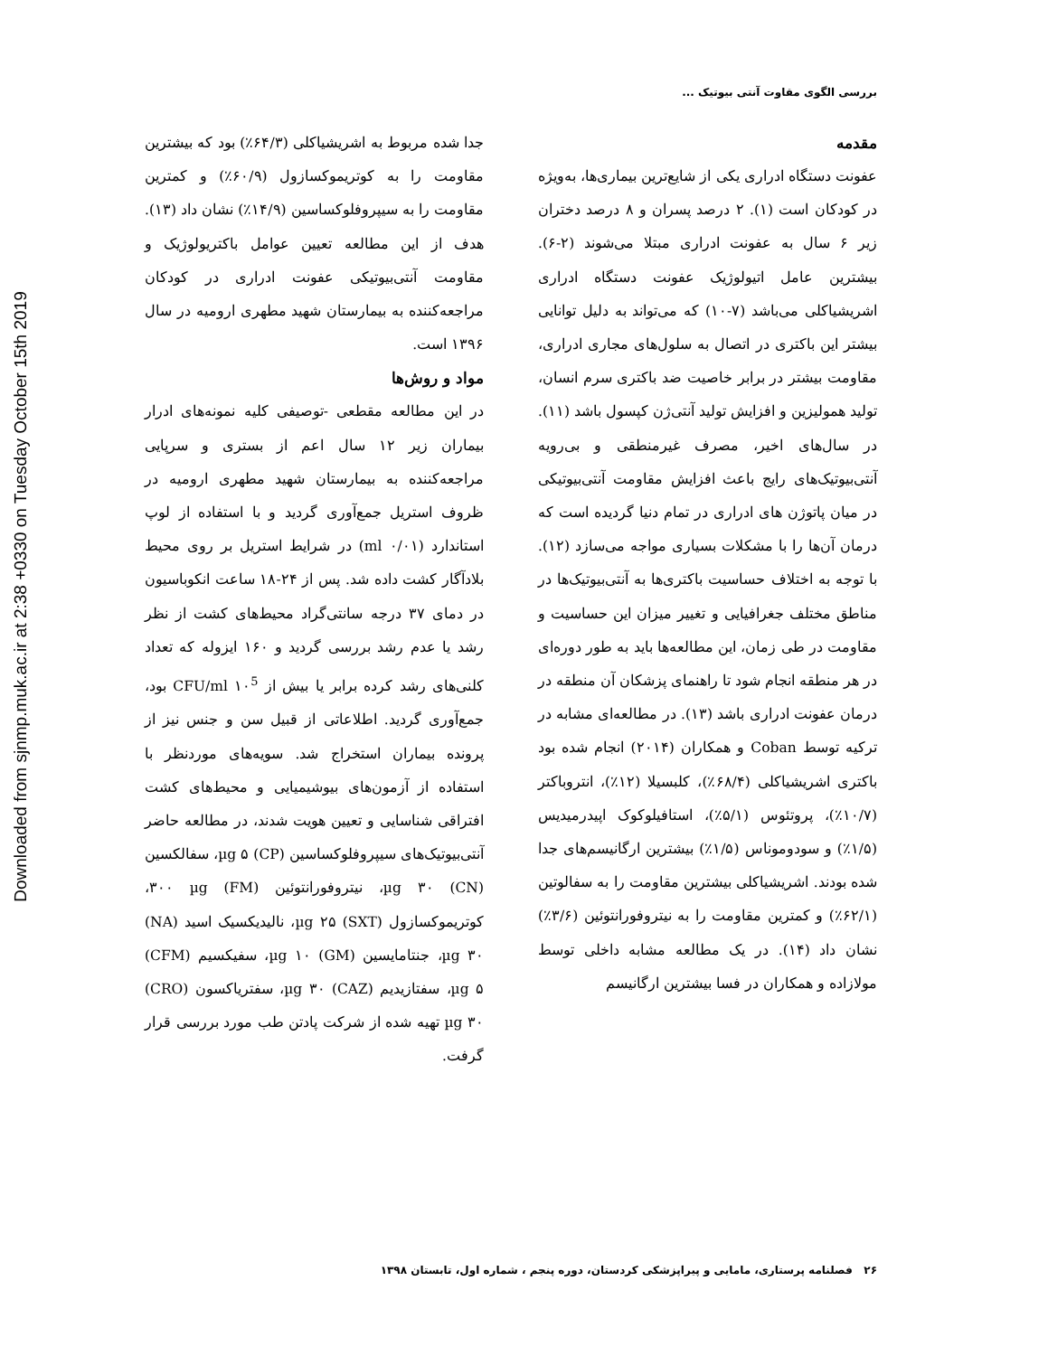بررسی الگوی مقاوت آنتی بیوتیک ...
مقدمه
عفونت دستگاه ادراری یکی از شایع‌ترین بیماری‌ها، به‌ویژه در کودکان است (۱). ۲ درصد پسران و ۸ درصد دختران زیر ۶ سال به عفونت ادراری مبتلا می‌شوند (۲-۶). بیشترین عامل اتیولوژیک عفونت دستگاه ادراری اشریشیاکلی می‌باشد (۷-۱۰) که می‌تواند به دلیل توانایی بیشتر این باکتری در اتصال به سلول‌های مجاری ادراری، مقاومت بیشتر در برابر خاصیت ضد باکتری سرم انسان، تولید همولیزین و افزایش تولید آنتی‌ژن کپسول باشد (۱۱). در سال‌های اخیر، مصرف غیرمنطقی و بی‌رویه آنتی‌بیوتیک‌های رایج باعث افزایش مقاومت آنتی‌بیوتیکی در میان پاتوژن های ادراری در تمام دنیا گردیده است که درمان آن‌ها را با مشکلات بسیاری مواجه می‌سازد (۱۲). با توجه به اختلاف حساسیت باکتری‌ها به آنتی‌بیوتیک‌ها در مناطق مختلف جغرافیایی و تغییر میزان این حساسیت و مقاومت در طی زمان، این مطالعه‌ها باید به طور دوره‌ای در هر منطقه انجام شود تا راهنمای پزشکان آن منطقه در درمان عفونت ادراری باشد (۱۳). در مطالعه‌ای مشابه در ترکیه توسط Coban و همکاران (۲۰۱۴) انجام شده بود باکتری اشریشیاکلی (۶۸/۴٪)، کلبسیلا (۱۲٪)، انتروباکتر (۱۰/۷٪)، پروتئوس (۵/۱٪)، استافیلوکوک اپیدرمیدیس (۱/۵٪) و سودوموناس (۱/۵٪) بیشترین ارگانیسم‌های جدا شده بودند. اشریشیاکلی بیشترین مقاومت را به سفالوتین (۶۲/۱٪) و کمترین مقاومت را به نیتروفورانتوئین (۳/۶٪) نشان داد (۱۴). در یک مطالعه مشابه داخلی توسط مولازاده و همکاران در فسا بیشترین ارگانیسم
جدا شده مربوط به اشریشیاکلی (۶۴/۳٪) بود که بیشترین مقاومت را به کوتریموکسازول (۶۰/۹٪) و کمترین مقاومت را به سیپروفلوکساسین (۱۴/۹٪) نشان داد (۱۳). هدف از این مطالعه تعیین عوامل باکتریولوژیک و مقاومت آنتی‌بیوتیکی عفونت ادراری در کودکان مراجعه‌کننده به بیمارستان شهید مطهری ارومیه در سال ۱۳۹۶ است.
مواد و روش‌ها
در این مطالعه مقطعی -توصیفی کلیه نمونه‌های ادرار بیماران زیر ۱۲ سال اعم از بستری و سرپایی مراجعه‌کننده به بیمارستان شهید مطهری ارومیه در ظروف استریل جمع‌آوری گردید و با استفاده از لوپ استاندارد (۰/۰۱ ml) در شرایط استریل بر روی محیط بلادآگار کشت داده شد. پس از ۲۴-۱۸ ساعت انکوباسیون در دمای ۳۷ درجه سانتی‌گراد محیط‌های کشت از نظر رشد یا عدم رشد بررسی گردید و ۱۶۰ ایزوله که تعداد کلنی‌های رشد کرده برابر یا بیش از CFU/ml ۱۰<sup>5</sup> بود، جمع‌آوری گردید. اطلاعاتی از قبیل سن و جنس نیز از پرونده بیماران استخراج شد. سویه‌های موردنظر با استفاده از آزمون‌های بیوشیمیایی و محیط‌های کشت افتراقی شناسایی و تعیین هویت شدند، در مطالعه حاضر آنتی‌بیوتیک‌های سیپروفلوکساسین (CP) µg ۵، سفالکسین (CN) µg ۳۰، نیتروفورانتوئین (FM) ۳۰۰ µg، کوتریموکسازول (SXT) µg ۲۵، نالیدیکسیک اسید (NA) µg ۳۰، جنتامایسین (GM) µg ۱۰، سفیکسیم (CFM) µg ۵، سفتازیدیم (CAZ) µg ۳۰، سفتریاکسون (CRO) µg ۳۰ تهیه شده از شرکت پادتن طب مورد بررسی قرار گرفت.
۲۶ فصلنامه پرستاری، مامایی و پیراپزشکی کردستان، دوره پنجم ، شماره اول، تابستان ۱۳۹۸
Downloaded from sjnmp.muk.ac.ir at 2:38 +0330 on Tuesday October 15th 2019